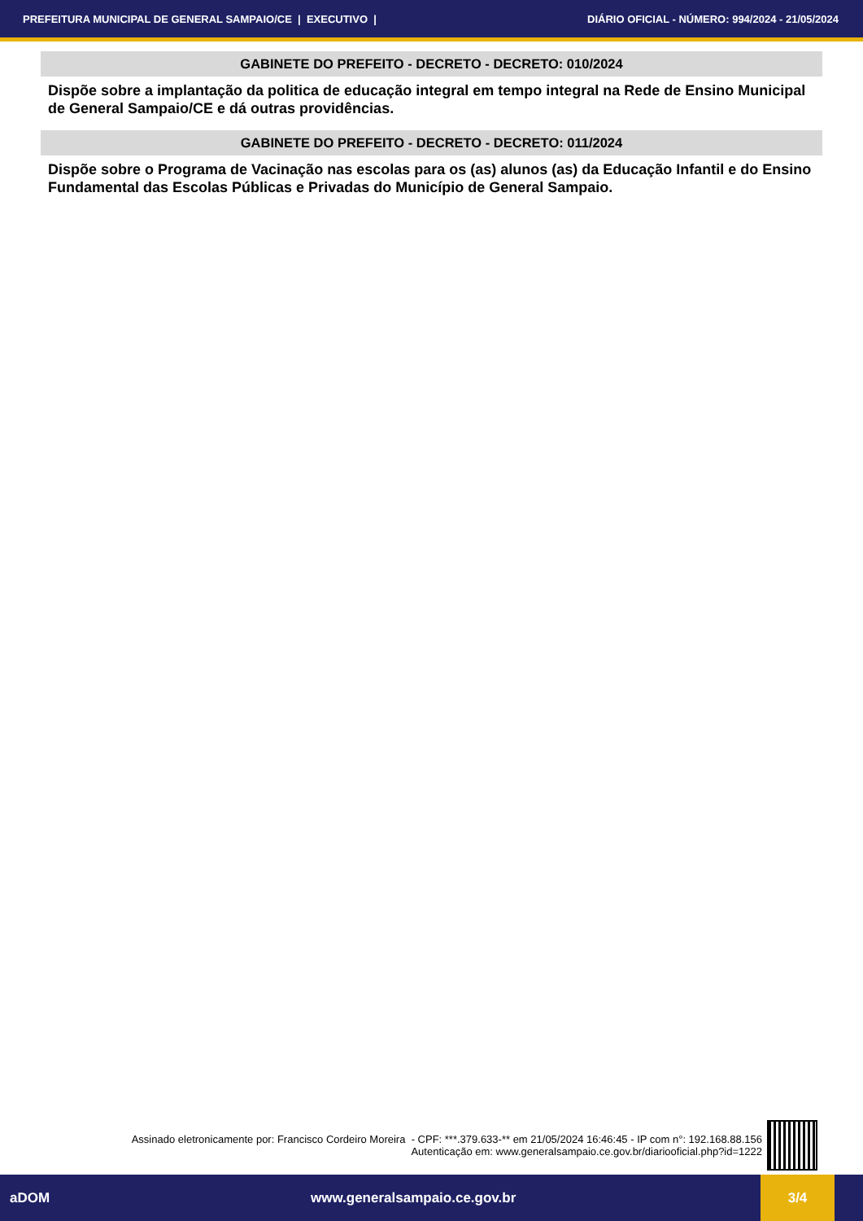PREFEITURA MUNICIPAL DE GENERAL SAMPAIO/CE | EXECUTIVO | DIÁRIO OFICIAL - NÚMERO: 994/2024 - 21/05/2024
GABINETE DO PREFEITO - DECRETO - DECRETO: 010/2024
Dispõe sobre a implantação da politica de educação integral em tempo integral na Rede de Ensino Municipal de General Sampaio/CE e dá outras providências.
GABINETE DO PREFEITO - DECRETO - DECRETO: 011/2024
Dispõe sobre o Programa de Vacinação nas escolas para os (as) alunos (as) da Educação Infantil e do Ensino Fundamental das Escolas Públicas e Privadas do Município de General Sampaio.
Assinado eletronicamente por: Francisco Cordeiro Moreira - CPF: ***.379.633-** em 21/05/2024 16:46:45 - IP com n°: 192.168.88.156
Autenticação em: www.generalsampaio.ce.gov.br/diariooficial.php?id=1222
aDOM www.generalsampaio.ce.gov.br 3/4